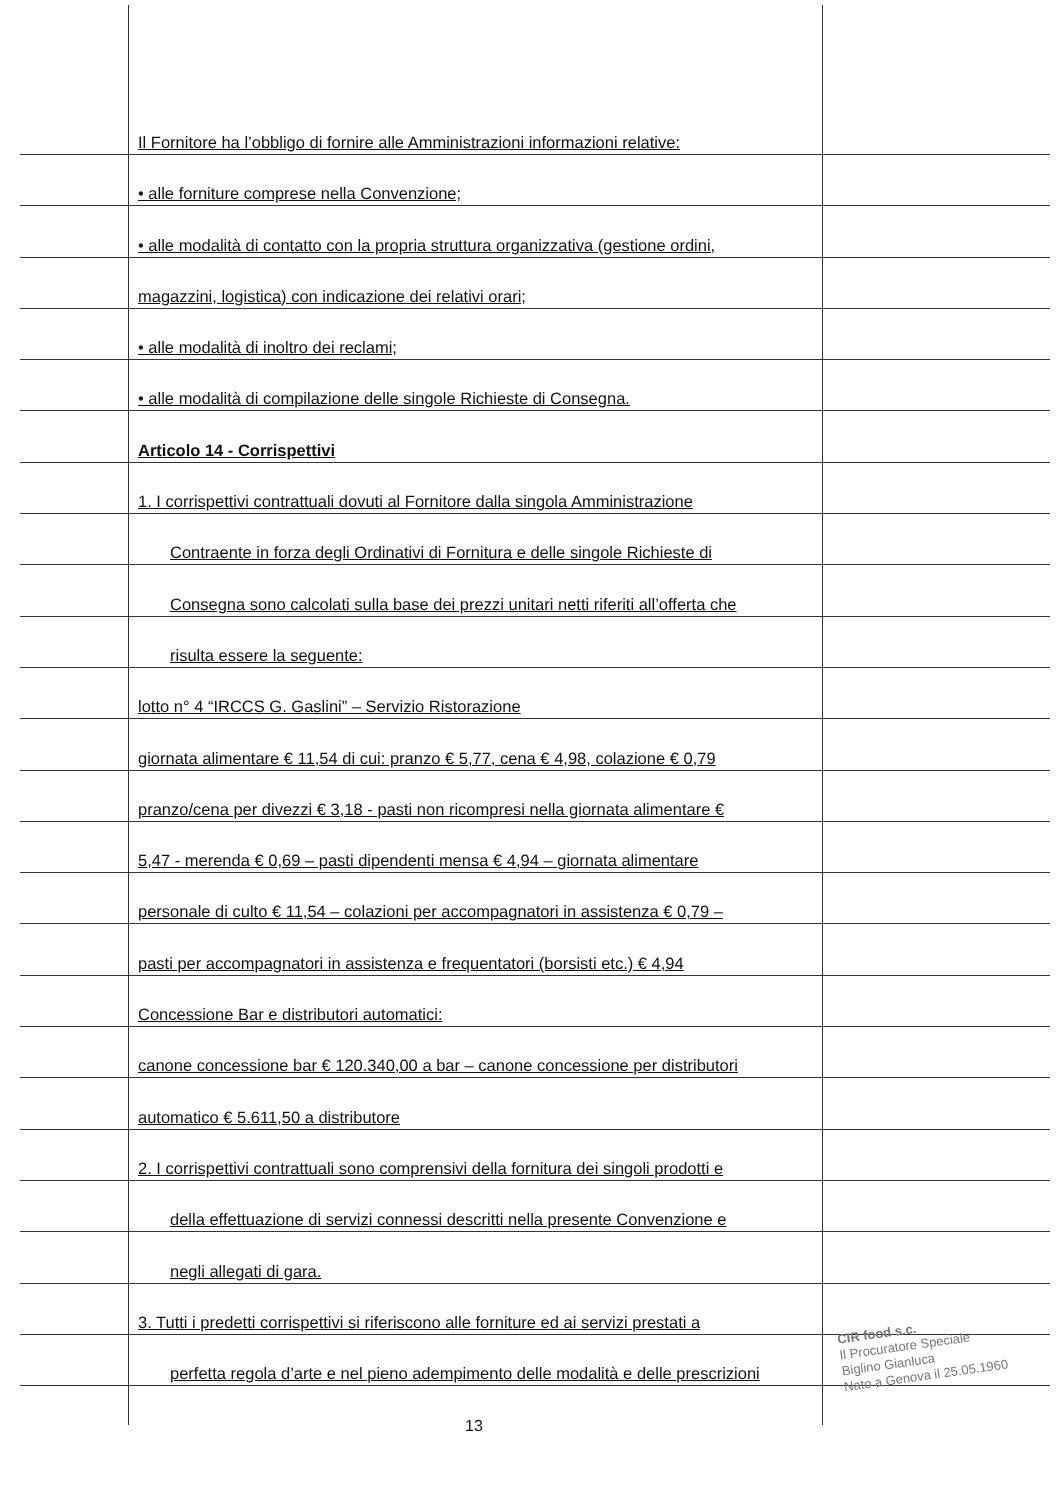Il Fornitore ha l’obbligo di fornire alle Amministrazioni informazioni relative:
• alle forniture comprese nella Convenzione;
• alle modalità di contatto con la propria struttura organizzativa (gestione ordini,
magazzini, logistica) con indicazione dei relativi orari;
• alle modalità di inoltro dei reclami;
• alle modalità di compilazione delle singole Richieste di Consegna.
Articolo 14 - Corrispettivi
1. I corrispettivi contrattuali dovuti al Fornitore dalla singola Amministrazione
Contraente in forza degli Ordinativi di Fornitura e delle singole Richieste di
Consegna sono calcolati sulla base dei prezzi unitari netti riferiti all’offerta che
risulta essere la seguente:
lotto n° 4 “IRCCS G. Gaslini” – Servizio Ristorazione
giornata alimentare € 11,54 di cui: pranzo € 5,77, cena € 4,98, colazione € 0,79
pranzo/cena per divezzi € 3,18 - pasti non ricompresi nella giornata alimentare €
5,47 - merenda € 0,69 – pasti dipendenti mensa € 4,94 – giornata alimentare
personale di culto € 11,54 – colazioni per accompagnatori in assistenza € 0,79 –
pasti per accompagnatori in assistenza e frequentatori (borsisti etc.) € 4,94
Concessione Bar e distributori automatici:
canone concessione bar € 120.340,00 a bar – canone concessione per distributori
automatico € 5.611,50 a distributore
2. I corrispettivi contrattuali sono comprensivi della fornitura dei singoli prodotti e
della effettuazione di servizi connessi descritti nella presente Convenzione e
negli allegati di gara.
3. Tutti i predetti corrispettivi si riferiscono alle forniture ed ai servizi prestati a
perfetta regola d’arte e nel pieno adempimento delle modalità e delle prescrizioni
13
CIR food s.c.
Il Procuratore Speciale
Biglino Gianluca
Nato a Genova il 25.05.1960